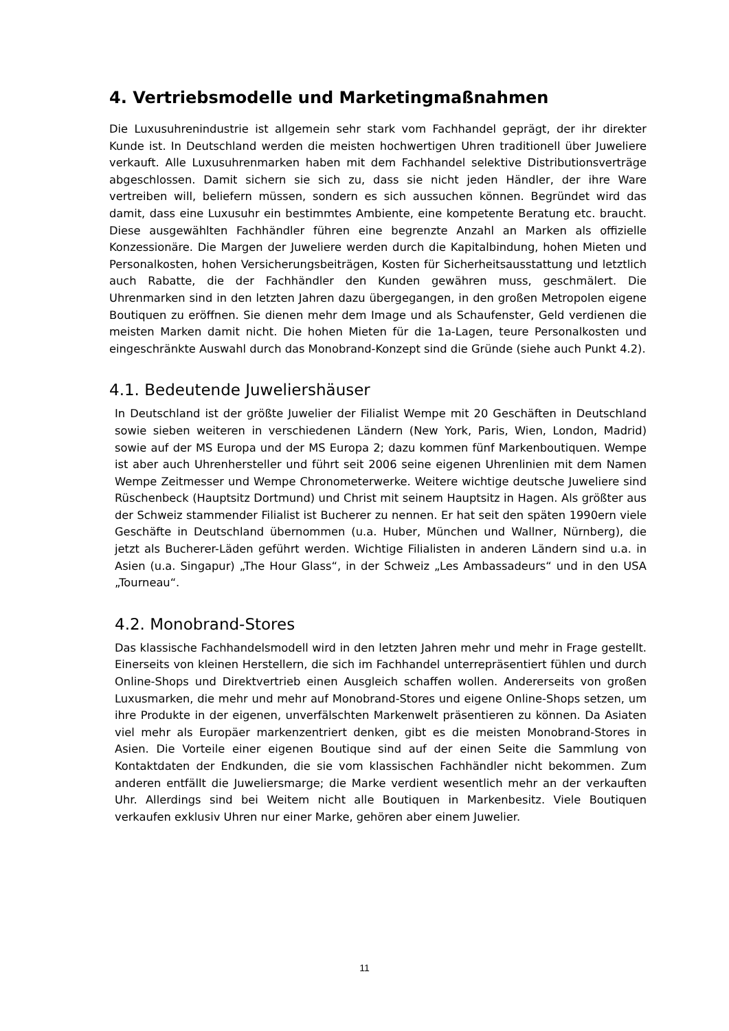4. Vertriebsmodelle und Marketingmaßnahmen
Die Luxusuhrenindustrie ist allgemein sehr stark vom Fachhandel geprägt, der ihr direkter Kunde ist. In Deutschland werden die meisten hochwertigen Uhren traditionell über Juweliere verkauft. Alle Luxusuhrenmarken haben mit dem Fachhandel selektive Distributionsverträge abgeschlossen. Damit sichern sie sich zu, dass sie nicht jeden Händler, der ihre Ware vertreiben will, beliefern müssen, sondern es sich aussuchen können. Begründet wird das damit, dass eine Luxusuhr ein bestimmtes Ambiente, eine kompetente Beratung etc. braucht. Diese ausgewählten Fachhändler führen eine begrenzte Anzahl an Marken als offizielle Konzessionäre. Die Margen der Juweliere werden durch die Kapitalbindung, hohen Mieten und Personalkosten, hohen Versicherungsbeiträgen, Kosten für Sicherheitsausstattung und letztlich auch Rabatte, die der Fachhändler den Kunden gewähren muss, geschmälert. Die Uhrenmarken sind in den letzten Jahren dazu übergegangen, in den großen Metropolen eigene Boutiquen zu eröffnen. Sie dienen mehr dem Image und als Schaufenster, Geld verdienen die meisten Marken damit nicht. Die hohen Mieten für die 1a-Lagen, teure Personalkosten und eingeschränkte Auswahl durch das Monobrand-Konzept sind die Gründe (siehe auch Punkt 4.2).
4.1. Bedeutende Juweliershäuser
In Deutschland ist der größte Juwelier der Filialist Wempe mit 20 Geschäften in Deutschland sowie sieben weiteren in verschiedenen Ländern (New York, Paris, Wien, London, Madrid) sowie auf der MS Europa und der MS Europa 2; dazu kommen fünf Markenboutiquen. Wempe ist aber auch Uhrenhersteller und führt seit 2006 seine eigenen Uhrenlinien mit dem Namen Wempe Zeitmesser und Wempe Chronometerwerke. Weitere wichtige deutsche Juweliere sind Rüschenbeck (Hauptsitz Dortmund) und Christ mit seinem Hauptsitz in Hagen. Als größter aus der Schweiz stammender Filialist ist Bucherer zu nennen. Er hat seit den späten 1990ern viele Geschäfte in Deutschland übernommen (u.a. Huber, München und Wallner, Nürnberg), die jetzt als Bucherer-Läden geführt werden. Wichtige Filialisten in anderen Ländern sind u.a. in Asien (u.a. Singapur) „The Hour Glass“, in der Schweiz „Les Ambassadeurs“ und in den USA „Tourneau“.
4.2. Monobrand-Stores
Das klassische Fachhandelsmodell wird in den letzten Jahren mehr und mehr in Frage gestellt. Einerseits von kleinen Herstellern, die sich im Fachhandel unterrepräsentiert fühlen und durch Online-Shops und Direktvertrieb einen Ausgleich schaffen wollen. Andererseits von großen Luxusmarken, die mehr und mehr auf Monobrand-Stores und eigene Online-Shops setzen, um ihre Produkte in der eigenen, unverfälschten Markenwelt präsentieren zu können. Da Asiaten viel mehr als Europäer markenzentriert denken, gibt es die meisten Monobrand-Stores in Asien. Die Vorteile einer eigenen Boutique sind auf der einen Seite die Sammlung von Kontaktdaten der Endkunden, die sie vom klassischen Fachhändler nicht bekommen. Zum anderen entfällt die Juweliersmarge; die Marke verdient wesentlich mehr an der verkauften Uhr. Allerdings sind bei Weitem nicht alle Boutiquen in Markenbesitz. Viele Boutiquen verkaufen exklusiv Uhren nur einer Marke, gehören aber einem Juwelier.
11